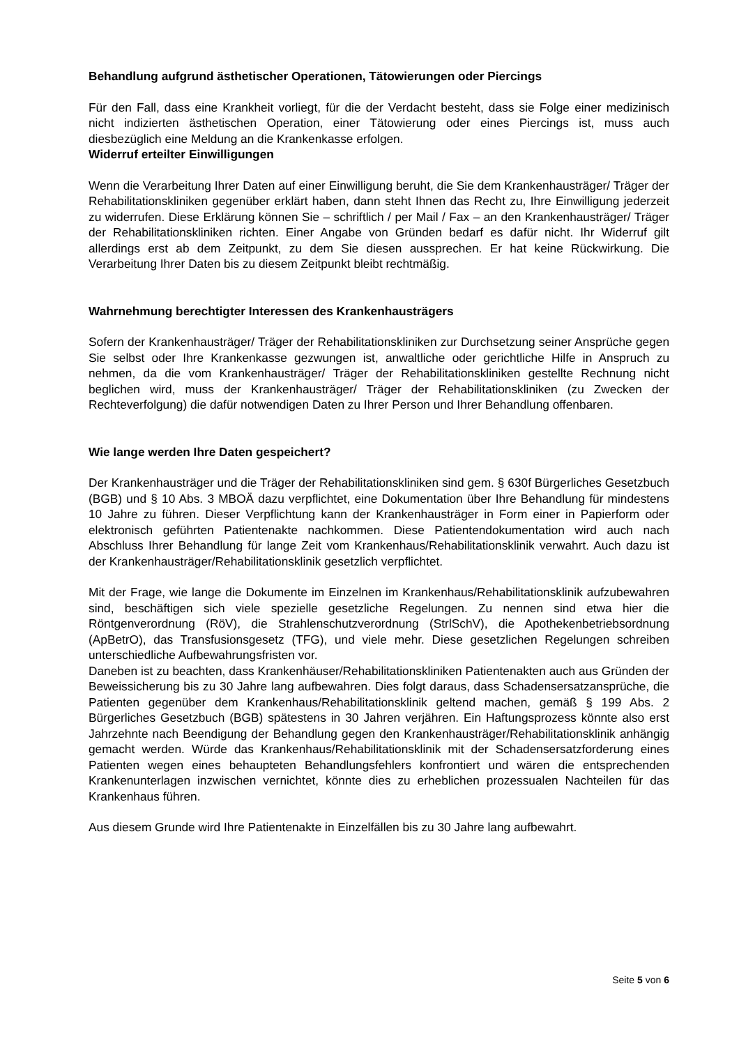Behandlung aufgrund ästhetischer Operationen, Tätowierungen oder Piercings
Für den Fall, dass eine Krankheit vorliegt, für die der Verdacht besteht, dass sie Folge einer medizinisch nicht indizierten ästhetischen Operation, einer Tätowierung oder eines Piercings ist, muss auch diesbezüglich eine Meldung an die Krankenkasse erfolgen.
Widerruf erteilter Einwilligungen
Wenn die Verarbeitung Ihrer Daten auf einer Einwilligung beruht, die Sie dem Krankenhausträger/ Träger der Rehabilitationskliniken gegenüber erklärt haben, dann steht Ihnen das Recht zu, Ihre Einwilligung jederzeit zu widerrufen. Diese Erklärung können Sie – schriftlich / per Mail / Fax – an den Krankenhausträger/ Träger der Rehabilitationskliniken richten. Einer Angabe von Gründen bedarf es dafür nicht. Ihr Widerruf gilt allerdings erst ab dem Zeitpunkt, zu dem Sie diesen aussprechen. Er hat keine Rückwirkung. Die Verarbeitung Ihrer Daten bis zu diesem Zeitpunkt bleibt rechtmäßig.
Wahrnehmung berechtigter Interessen des Krankenhausträgers
Sofern der Krankenhausträger/ Träger der Rehabilitationskliniken zur Durchsetzung seiner Ansprüche gegen Sie selbst oder Ihre Krankenkasse gezwungen ist, anwaltliche oder gerichtliche Hilfe in Anspruch zu nehmen, da die vom Krankenhausträger/ Träger der Rehabilitationskliniken gestellte Rechnung nicht beglichen wird, muss der Krankenhausträger/ Träger der Rehabilitationskliniken (zu Zwecken der Rechteverfolgung) die dafür notwendigen Daten zu Ihrer Person und Ihrer Behandlung offenbaren.
Wie lange werden Ihre Daten gespeichert?
Der Krankenhausträger und die Träger der Rehabilitationskliniken sind gem. § 630f Bürgerliches Gesetzbuch (BGB) und § 10 Abs. 3 MBOÄ dazu verpflichtet, eine Dokumentation über Ihre Behandlung für mindestens 10 Jahre zu führen. Dieser Verpflichtung kann der Krankenhausträger in Form einer in Papierform oder elektronisch geführten Patientenakte nachkommen. Diese Patientendokumentation wird auch nach Abschluss Ihrer Behandlung für lange Zeit vom Krankenhaus/Rehabilitationsklinik verwahrt. Auch dazu ist der Krankenhausträger/Rehabilitationsklinik gesetzlich verpflichtet.
Mit der Frage, wie lange die Dokumente im Einzelnen im Krankenhaus/Rehabilitationsklinik aufzubewahren sind, beschäftigen sich viele spezielle gesetzliche Regelungen. Zu nennen sind etwa hier die Röntgenverordnung (RöV), die Strahlenschutzverordnung (StrlSchV), die Apothekenbetriebsordnung (ApBetrO), das Transfusionsgesetz (TFG), und viele mehr. Diese gesetzlichen Regelungen schreiben unterschiedliche Aufbewahrungsfristen vor.
Daneben ist zu beachten, dass Krankenhäuser/Rehabilitationskliniken Patientenakten auch aus Gründen der Beweissicherung bis zu 30 Jahre lang aufbewahren. Dies folgt daraus, dass Schadensersatzansprüche, die Patienten gegenüber dem Krankenhaus/Rehabilitationsklinik geltend machen, gemäß § 199 Abs. 2 Bürgerliches Gesetzbuch (BGB) spätestens in 30 Jahren verjähren. Ein Haftungsprozess könnte also erst Jahrzehnte nach Beendigung der Behandlung gegen den Krankenhausträger/Rehabilitationsklinik anhängig gemacht werden. Würde das Krankenhaus/Rehabilitationsklinik mit der Schadensersatzforderung eines Patienten wegen eines behaupteten Behandlungsfehlers konfrontiert und wären die entsprechenden Krankenunterlagen inzwischen vernichtet, könnte dies zu erheblichen prozessualen Nachteilen für das Krankenhaus führen.
Aus diesem Grunde wird Ihre Patientenakte in Einzelfällen bis zu 30 Jahre lang aufbewahrt.
Seite 5 von 6